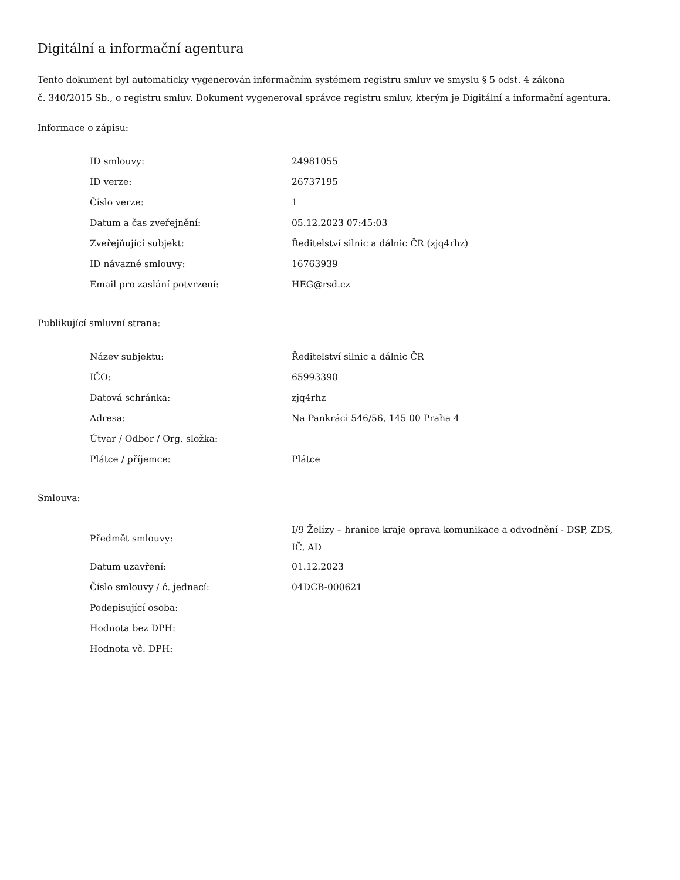Digitální a informační agentura
Tento dokument byl automaticky vygenerován informačním systémem registru smluv ve smyslu § 5 odst. 4 zákona
č. 340/2015 Sb., o registru smluv. Dokument vygeneroval správce registru smluv, kterým je Digitální a informační agentura.
Informace o zápisu:
| ID smlouvy: | 24981055 |
| ID verze: | 26737195 |
| Číslo verze: | 1 |
| Datum a čas zveřejnění: | 05.12.2023 07:45:03 |
| Zveřejňující subjekt: | Ředitelství silnic a dálnic ČR (zjq4rhz) |
| ID návazné smlouvy: | 16763939 |
| Email pro zaslání potvrzení: | HEG@rsd.cz |
Publikující smluvní strana:
| Název subjektu: | Ředitelství silnic a dálnic ČR |
| IČO: | 65993390 |
| Datová schránka: | zjq4rhz |
| Adresa: | Na Pankráci 546/56, 145 00 Praha 4 |
| Útvar / Odbor / Org. složka: | |
| Plátce / příjemce: | Plátce |
Smlouva:
| Předmět smlouvy: | I/9 Želízy – hranice kraje oprava komunikace a odvodnění - DSP, ZDS, IČ, AD |
| Datum uzavření: | 01.12.2023 |
| Číslo smlouvy / č. jednací: | 04DCB-000621 |
| Podepisující osoba: | |
| Hodnota bez DPH: | |
| Hodnota vč. DPH: | |